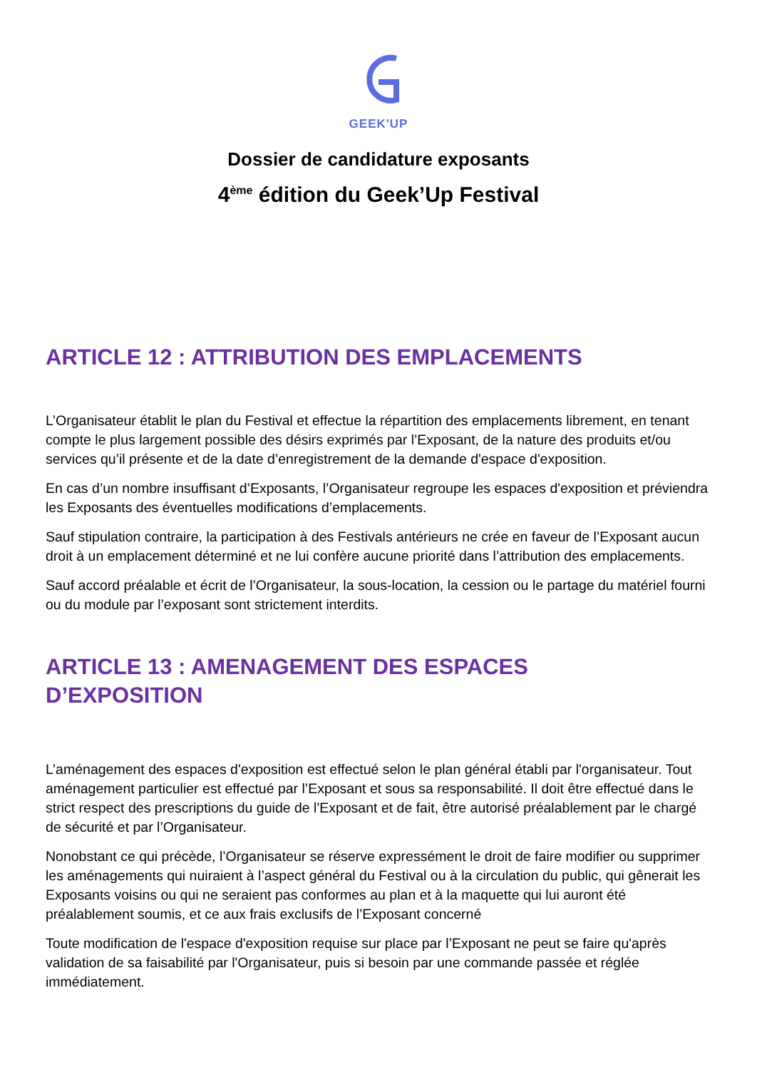GEEK'UP
Dossier de candidature exposants
4<sup>ème</sup> édition du Geek’Up Festival
ARTICLE 12 : ATTRIBUTION DES EMPLACEMENTS
L’Organisateur établit le plan du Festival et effectue la répartition des emplacements librement, en tenant compte le plus largement possible des désirs exprimés par l’Exposant, de la nature des produits et/ou services qu’il présente et de la date d’enregistrement de la demande d'espace d'exposition.
En cas d’un nombre insuffisant d’Exposants, l’Organisateur regroupe les espaces d'exposition et préviendra les Exposants des éventuelles modifications d’emplacements.
Sauf stipulation contraire, la participation à des Festivals antérieurs ne crée en faveur de l’Exposant aucun droit à un emplacement déterminé et ne lui confère aucune priorité dans l’attribution des emplacements.
Sauf accord préalable et écrit de l’Organisateur, la sous-location, la cession ou le partage du matériel fourni ou du module par l’exposant sont strictement interdits.
ARTICLE 13 : AMENAGEMENT DES ESPACES
D’EXPOSITION
L’aménagement des espaces d'exposition est effectué selon le plan général établi par l'organisateur. Tout aménagement particulier est effectué par l’Exposant et sous sa responsabilité. Il doit être effectué dans le strict respect des prescriptions du guide de l'Exposant et de fait, être autorisé préalablement par le chargé de sécurité et par l’Organisateur.
Nonobstant ce qui précède, l’Organisateur se réserve expressément le droit de faire modifier ou supprimer les aménagements qui nuiraient à l’aspect général du Festival ou à la circulation du public, qui gênerait les Exposants voisins ou qui ne seraient pas conformes au plan et à la maquette qui lui auront été préalablement soumis, et ce aux frais exclusifs de l’Exposant concerné
Toute modification de l'espace d'exposition requise sur place par l’Exposant ne peut se faire qu'après validation de sa faisabilité par l'Organisateur, puis si besoin par une commande passée et réglée immédiatement.